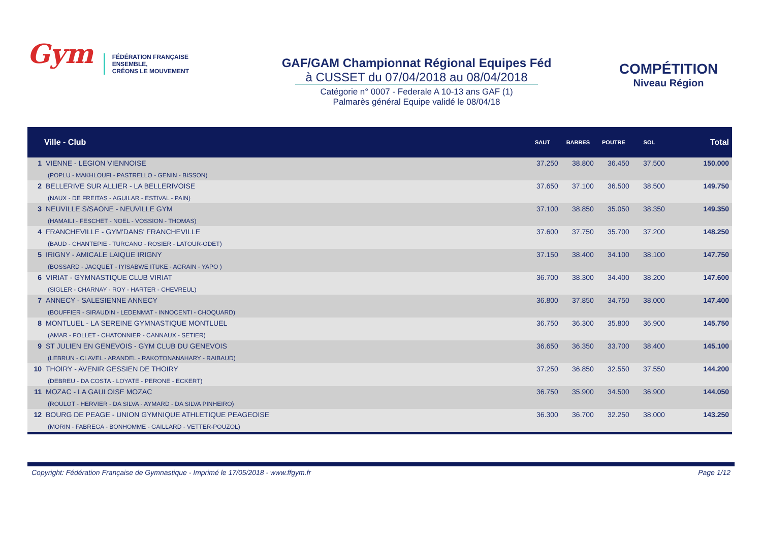Gym
FÉDÉRATION FRANÇAISE
ENSEMBLE,
CRÉONS LE MOUVEMENT
GAF/GAM Championnat Régional Equipes Féd
à CUSSET du 07/04/2018 au 08/04/2018
Catégorie n° 0007 - Federale A 10-13 ans GAF (1)
Palmarès général Equipe validé le 08/04/18
COMPÉTITION
Niveau Région
| | Ville - Club | SAUT | BARRES | POUTRE | SOL | Total |
| --- | --- | --- | --- | --- | --- | --- |
| 1 | VIENNE - LEGION VIENNOISE (POPLU - MAKHLOUFI - PASTRELLO - GENIN - BISSON) | 37.250 | 38.800 | 36.450 | 37.500 | 150.000 |
| 2 | BELLERIVE SUR ALLIER - LA BELLERIVOISE (NAUX - DE FREITAS - AGUILAR - ESTIVAL - PAIN) | 37.650 | 37.100 | 36.500 | 38.500 | 149.750 |
| 3 | NEUVILLE S/SAONE - NEUVILLE GYM (HAMAILI - FESCHET - NOEL - VOSSION - THOMAS) | 37.100 | 38.850 | 35.050 | 38.350 | 149.350 |
| 4 | FRANCHEVILLE - GYM'DANS' FRANCHEVILLE (BAUD - CHANTEPIE - TURCANO - ROSIER - LATOUR-ODET) | 37.600 | 37.750 | 35.700 | 37.200 | 148.250 |
| 5 | IRIGNY - AMICALE LAIQUE IRIGNY (BOSSARD - JACQUET - IYISABWE ITUKE - AGRAIN - YAPO ) | 37.150 | 38.400 | 34.100 | 38.100 | 147.750 |
| 6 | VIRIAT - GYMNASTIQUE CLUB VIRIAT (SIGLER - CHARNAY - ROY - HARTER - CHEVREUL) | 36.700 | 38.300 | 34.400 | 38.200 | 147.600 |
| 7 | ANNECY - SALESIENNE ANNECY (BOUFFIER - SIRAUDIN - LEDENMAT - INNOCENTI - CHOQUARD) | 36.800 | 37.850 | 34.750 | 38.000 | 147.400 |
| 8 | MONTLUEL - LA SEREINE GYMNASTIQUE MONTLUEL (AMAR - FOLLET - CHATONNIER - CANNAUX - SETIER) | 36.750 | 36.300 | 35.800 | 36.900 | 145.750 |
| 9 | ST JULIEN EN GENEVOIS - GYM CLUB DU GENEVOIS (LEBRUN - CLAVEL - ARANDEL - RAKOTONANAHARY - RAIBAUD) | 36.650 | 36.350 | 33.700 | 38.400 | 145.100 |
| 10 | THOIRY - AVENIR GESSIEN DE THOIRY (DEBREU - DA COSTA - LOYATE - PERONE - ECKERT) | 37.250 | 36.850 | 32.550 | 37.550 | 144.200 |
| 11 | MOZAC - LA GAULOISE MOZAC (ROULOT - HERVIER - DA SILVA - AYMARD - DA SILVA PINHEIRO) | 36.750 | 35.900 | 34.500 | 36.900 | 144.050 |
| 12 | BOURG DE PEAGE - UNION GYMNIQUE ATHLETIQUE PEAGEOISE (MORIN - FABREGA - BONHOMME - GAILLARD - VETTER-POUZOL) | 36.300 | 36.700 | 32.250 | 38.000 | 143.250 |
Copyright: Fédération Française de Gymnastique - Imprimé le 17/05/2018 - www.ffgym.fr Page 1/12